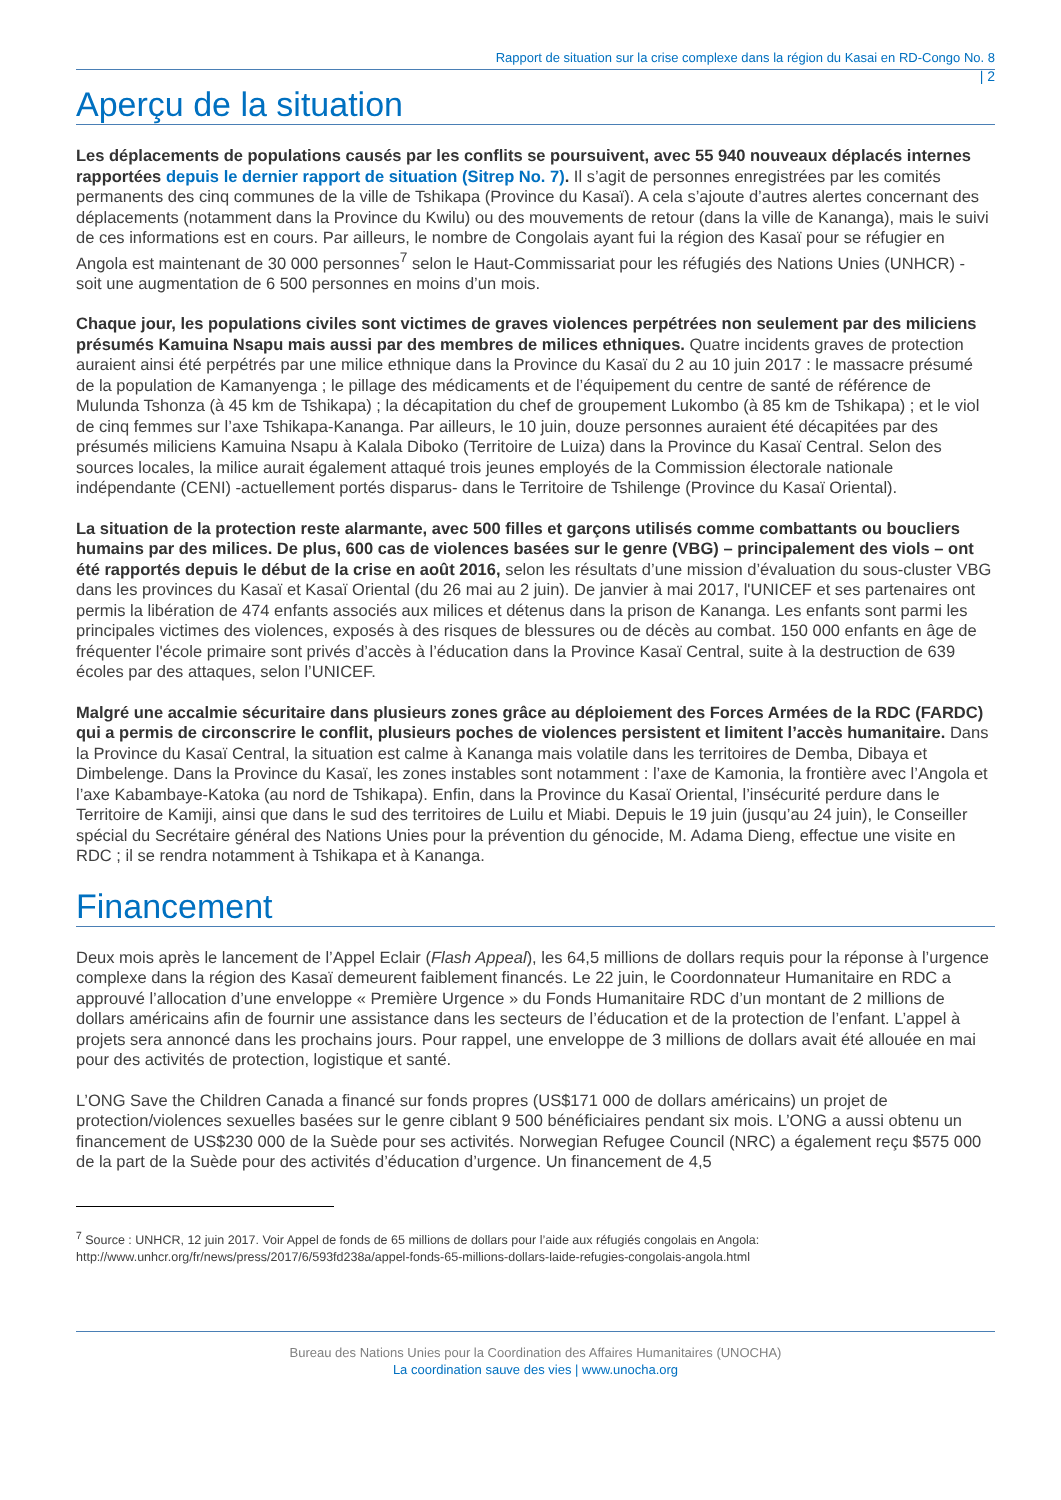Rapport de situation sur la crise complexe dans la région du Kasai en RD-Congo No. 8
| 2
Aperçu de la situation
Les déplacements de populations causés par les conflits se poursuivent, avec 55 940 nouveaux déplacés internes rapportées depuis le dernier rapport de situation (Sitrep No. 7). Il s’agit de personnes enregistrées par les comités permanents des cinq communes de la ville de Tshikapa (Province du Kasaï). A cela s’ajoute d’autres alertes concernant des déplacements (notamment dans la Province du Kwilu) ou des mouvements de retour (dans la ville de Kananga), mais le suivi de ces informations est en cours. Par ailleurs, le nombre de Congolais ayant fui la région des Kasaï pour se réfugier en Angola est maintenant de 30 000 personnes<sup>7</sup> selon le Haut-Commissariat pour les réfugiés des Nations Unies (UNHCR) - soit une augmentation de 6 500 personnes en moins d’un mois.
Chaque jour, les populations civiles sont victimes de graves violences perpétrées non seulement par des miliciens présumés Kamuina Nsapu mais aussi par des membres de milices ethniques. Quatre incidents graves de protection auraient ainsi été perpétrés par une milice ethnique dans la Province du Kasaï du 2 au 10 juin 2017 : le massacre présumé de la population de Kamanyenga ; le pillage des médicaments et de l’équipement du centre de santé de référence de Mulunda Tshonza (à 45 km de Tshikapa) ; la décapitation du chef de groupement Lukombo (à 85 km de Tshikapa) ; et le viol de cinq femmes sur l’axe Tshikapa-Kananga. Par ailleurs, le 10 juin, douze personnes auraient été décapitées par des présumés miliciens Kamuina Nsapu à Kalala Diboko (Territoire de Luiza) dans la Province du Kasaï Central. Selon des sources locales, la milice aurait également attaqué trois jeunes employés de la Commission électorale nationale indépendante (CENI) -actuellement portés disparus- dans le Territoire de Tshilenge (Province du Kasaï Oriental).
La situation de la protection reste alarmante, avec 500 filles et garçons utilisés comme combattants ou boucliers humains par des milices. De plus, 600 cas de violences basées sur le genre (VBG) – principalement des viols – ont été rapportés depuis le début de la crise en août 2016, selon les résultats d’une mission d’évaluation du sous-cluster VBG dans les provinces du Kasaï et Kasaï Oriental (du 26 mai au 2 juin). De janvier à mai 2017, l'UNICEF et ses partenaires ont permis la libération de 474 enfants associés aux milices et détenus dans la prison de Kananga. Les enfants sont parmi les principales victimes des violences, exposés à des risques de blessures ou de décès au combat. 150 000 enfants en âge de fréquenter l'école primaire sont privés d’accès à l’éducation dans la Province Kasaï Central, suite à la destruction de 639 écoles par des attaques, selon l’UNICEF.
Malgré une accalmie sécuritaire dans plusieurs zones grâce au déploiement des Forces Armées de la RDC (FARDC) qui a permis de circonscrire le conflit, plusieurs poches de violences persistent et limitent l’accès humanitaire. Dans la Province du Kasaï Central, la situation est calme à Kananga mais volatile dans les territoires de Demba, Dibaya et Dimbelenge. Dans la Province du Kasaï, les zones instables sont notamment : l’axe de Kamonia, la frontière avec l’Angola et l’axe Kabambaye-Katoka (au nord de Tshikapa). Enfin, dans la Province du Kasaï Oriental, l’insécurité perdure dans le Territoire de Kamiji, ainsi que dans le sud des territoires de Luilu et Miabi. Depuis le 19 juin (jusqu’au 24 juin), le Conseiller spécial du Secrétaire général des Nations Unies pour la prévention du génocide, M. Adama Dieng, effectue une visite en RDC ; il se rendra notamment à Tshikapa et à Kananga.
Financement
Deux mois après le lancement de l’Appel Eclair (Flash Appeal), les 64,5 millions de dollars requis pour la réponse à l’urgence complexe dans la région des Kasaï demeurent faiblement financés. Le 22 juin, le Coordonnateur Humanitaire en RDC a approuvé l’allocation d’une enveloppe « Première Urgence » du Fonds Humanitaire RDC d’un montant de 2 millions de dollars américains afin de fournir une assistance dans les secteurs de l’éducation et de la protection de l’enfant. L’appel à projets sera annoncé dans les prochains jours. Pour rappel, une enveloppe de 3 millions de dollars avait été allouée en mai pour des activités de protection, logistique et santé.
L’ONG Save the Children Canada a financé sur fonds propres (US$171 000 de dollars américains) un projet de protection/violences sexuelles basées sur le genre ciblant 9 500 bénéficiaires pendant six mois. L’ONG a aussi obtenu un financement de US$230 000 de la Suède pour ses activités. Norwegian Refugee Council (NRC) a également reçu $575 000 de la part de la Suède pour des activités d’éducation d’urgence. Un financement de 4,5
<sup>7</sup> Source : UNHCR, 12 juin 2017. Voir Appel de fonds de 65 millions de dollars pour l’aide aux réfugiés congolais en Angola: http://www.unhcr.org/fr/news/press/2017/6/593fd238a/appel-fonds-65-millions-dollars-laide-refugies-congolais-angola.html
Bureau des Nations Unies pour la Coordination des Affaires Humanitaires (UNOCHA)
La coordination sauve des vies | www.unocha.org